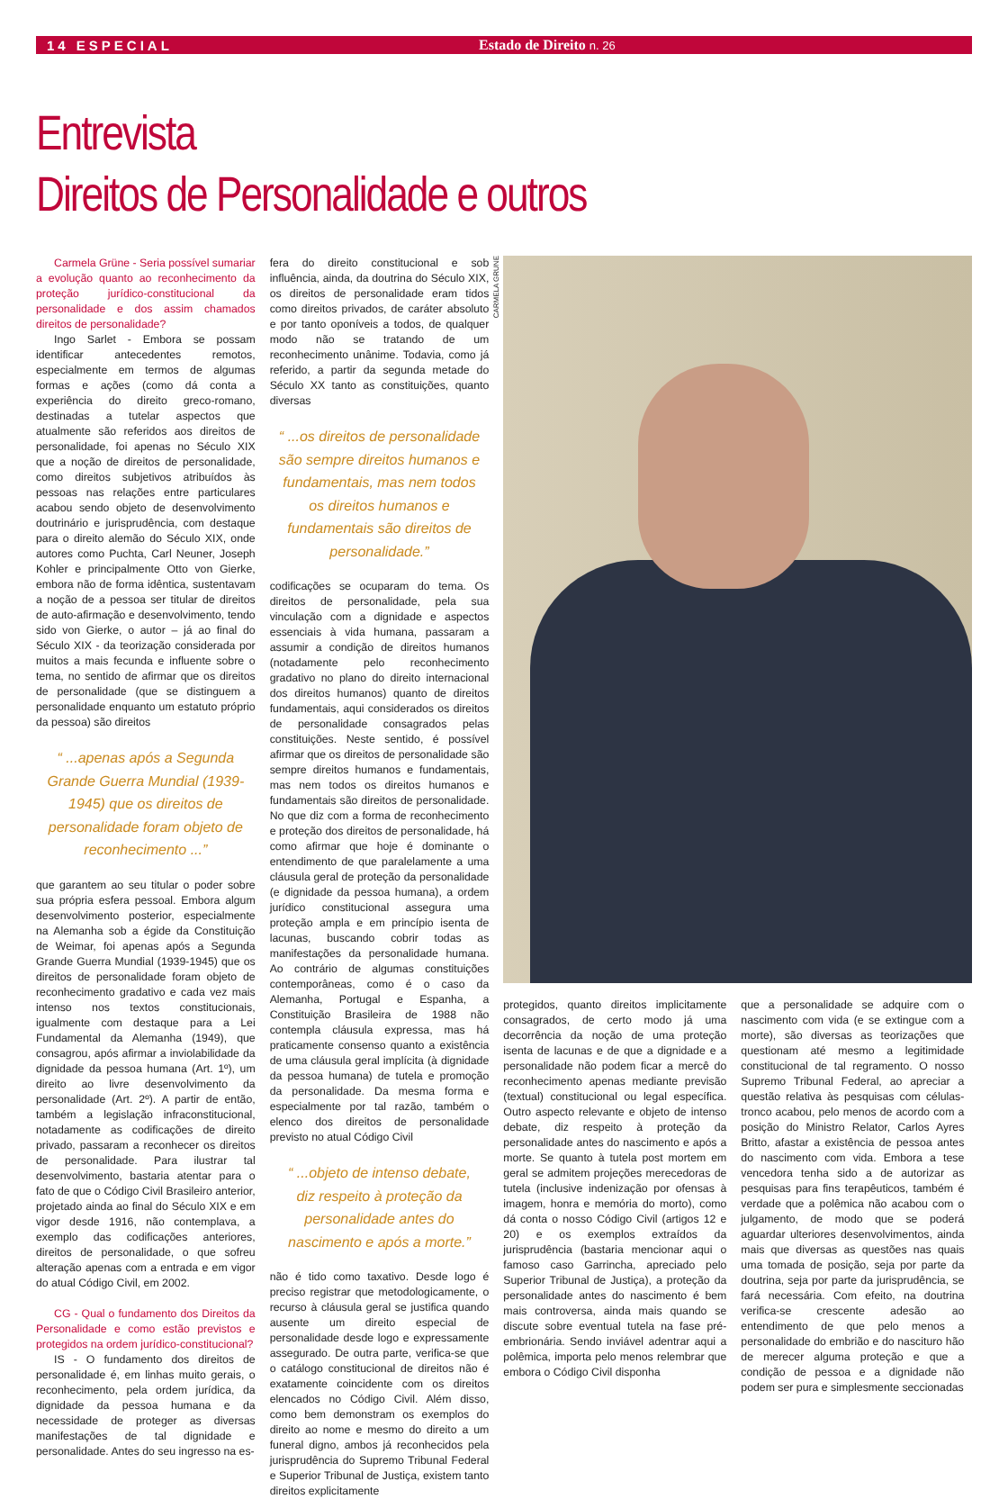14 ESPECIAL Estado de Direito n. 26
Entrevista
Direitos de Personalidade e outros
Carmela Grüne - Seria possível sumariar a evolução quanto ao reconhecimento da proteção jurídico-constitucional da personalidade e dos assim chamados direitos de personalidade?
Ingo Sarlet - Embora se possam identificar antecedentes remotos, especialmente em termos de algumas formas e ações (como dá conta a experiência do direito greco-romano, destinadas a tutelar aspectos que atualmente são referidos aos direitos de personalidade, foi apenas no Século XIX que a noção de direitos de personalidade, como direitos subjetivos atribuídos às pessoas nas relações entre particulares acabou sendo objeto de desenvolvimento doutrinário e jurisprudência, com destaque para o direito alemão do Século XIX, onde autores como Puchta, Carl Neuner, Joseph Kohler e principalmente Otto von Gierke, embora não de forma idêntica, sustentavam a noção de a pessoa ser titular de direitos de auto-afirmação e desenvolvimento, tendo sido von Gierke, o autor – já ao final do Século XIX - da teorização considerada por muitos a mais fecunda e influente sobre o tema, no sentido de afirmar que os direitos de personalidade (que se distinguem a personalidade enquanto um estatuto próprio da pessoa) são direitos
“ ...apenas após a Segunda Grande Guerra Mundial (1939-1945) que os direitos de personalidade foram objeto de reconhecimento ...”
que garantem ao seu titular o poder sobre sua própria esfera pessoal. Embora algum desenvolvimento posterior, especialmente na Alemanha sob a égide da Constituição de Weimar, foi apenas após a Segunda Grande Guerra Mundial (1939-1945) que os direitos de personalidade foram objeto de reconhecimento gradativo e cada vez mais intenso nos textos constitucionais, igualmente com destaque para a Lei Fundamental da Alemanha (1949), que consagrou, após afirmar a inviolabilidade da dignidade da pessoa humana (Art. 1º), um direito ao livre desenvolvimento da personalidade (Art. 2º). A partir de então, também a legislação infraconstitucional, notadamente as codificações de direito privado, passaram a reconhecer os direitos de personalidade. Para ilustrar tal desenvolvimento, bastaria atentar para o fato de que o Código Civil Brasileiro anterior, projetado ainda ao final do Século XIX e em vigor desde 1916, não contemplava, a exemplo das codificações anteriores, direitos de personalidade, o que sofreu alteração apenas com a entrada e em vigor do atual Código Civil, em 2002.
CG - Qual o fundamento dos Direitos da Personalidade e como estão previstos e protegidos na ordem jurídico-constitucional?
IS - O fundamento dos direitos de personalidade é, em linhas muito gerais, o reconhecimento, pela ordem jurídica, da dignidade da pessoa humana e da necessidade de proteger as diversas manifestações de tal dignidade e personalidade. Antes do seu ingresso na es-
fera do direito constitucional e sob influência, ainda, da doutrina do Século XIX, os direitos de personalidade eram tidos como direitos privados, de caráter absoluto e por tanto oponíveis a todos, de qualquer modo não se tratando de um reconhecimento unânime. Todavia, como já referido, a partir da segunda metade do Século XX tanto as constituições, quanto diversas
“ ...os direitos de personalidade são sempre direitos humanos e fundamentais, mas nem todos os direitos humanos e fundamentais são direitos de personalidade.”
codificações se ocuparam do tema. Os direitos de personalidade, pela sua vinculação com a dignidade e aspectos essenciais à vida humana, passaram a assumir a condição de direitos humanos (notadamente pelo reconhecimento gradativo no plano do direito internacional dos direitos humanos) quanto de direitos fundamentais, aqui considerados os direitos de personalidade consagrados pelas constituições. Neste sentido, é possível afirmar que os direitos de personalidade são sempre direitos humanos e fundamentais, mas nem todos os direitos humanos e fundamentais são direitos de personalidade. No que diz com a forma de reconhecimento e proteção dos direitos de personalidade, há como afirmar que hoje é dominante o entendimento de que paralelamente a uma cláusula geral de proteção da personalidade (e dignidade da pessoa humana), a ordem jurídico constitucional assegura uma proteção ampla e em princípio isenta de lacunas, buscando cobrir todas as manifestações da personalidade humana. Ao contrário de algumas constituições contemporâneas, como é o caso da Alemanha, Portugal e Espanha, a Constituição Brasileira de 1988 não contempla cláusula expressa, mas há praticamente consenso quanto a existência de uma cláusula geral implícita (à dignidade da pessoa humana) de tutela e promoção da personalidade. Da mesma forma e especialmente por tal razão, também o elenco dos direitos de personalidade previsto no atual Código Civil
“ ...objeto de intenso debate, diz respeito à proteção da personalidade antes do nascimento e após a morte.”
não é tido como taxativo. Desde logo é preciso registrar que metodologicamente, o recurso à cláusula geral se justifica quando ausente um direito especial de personalidade desde logo e expressamente assegurado. De outra parte, verifica-se que o catálogo constitucional de direitos não é exatamente coincidente com os direitos elencados no Código Civil. Além disso, como bem demonstram os exemplos do direito ao nome e mesmo do direito a um funeral digno, ambos já reconhecidos pela jurisprudência do Supremo Tribunal Federal e Superior Tribunal de Justiça, existem tanto direitos explicitamente
CARMELA GRUNE
protegidos, quanto direitos implicitamente consagrados, de certo modo já uma decorrência da noção de uma proteção isenta de lacunas e de que a dignidade e a personalidade não podem ficar a mercê do reconhecimento apenas mediante previsão (textual) constitucional ou legal específica. Outro aspecto relevante e objeto de intenso debate, diz respeito à proteção da personalidade antes do nascimento e após a morte. Se quanto à tutela post mortem em geral se admitem projeções merecedoras de tutela (inclusive indenização por ofensas à imagem, honra e memória do morto), como dá conta o nosso Código Civil (artigos 12 e 20) e os exemplos extraídos da jurisprudência (bastaria mencionar aqui o famoso caso Garrincha, apreciado pelo Superior Tribunal de Justiça), a proteção da personalidade antes do nascimento é bem mais controversa, ainda mais quando se discute sobre eventual tutela na fase pré-embrionária. Sendo inviável adentrar aqui a polêmica, importa pelo menos relembrar que embora o Código Civil disponha
que a personalidade se adquire com o nascimento com vida (e se extingue com a morte), são diversas as teorizações que questionam até mesmo a legitimidade constitucional de tal regramento. O nosso Supremo Tribunal Federal, ao apreciar a questão relativa às pesquisas com células-tronco acabou, pelo menos de acordo com a posição do Ministro Relator, Carlos Ayres Britto, afastar a existência de pessoa antes do nascimento com vida. Embora a tese vencedora tenha sido a de autorizar as pesquisas para fins terapêuticos, também é verdade que a polêmica não acabou com o julgamento, de modo que se poderá aguardar ulteriores desenvolvimentos, ainda mais que diversas as questões nas quais uma tomada de posição, seja por parte da doutrina, seja por parte da jurisprudência, se fará necessária. Com efeito, na doutrina verifica-se crescente adesão ao entendimento de que pelo menos a personalidade do embrião e do nascituro hão de merecer alguma proteção e que a condição de pessoa e a dignidade não podem ser pura e simplesmente seccionadas